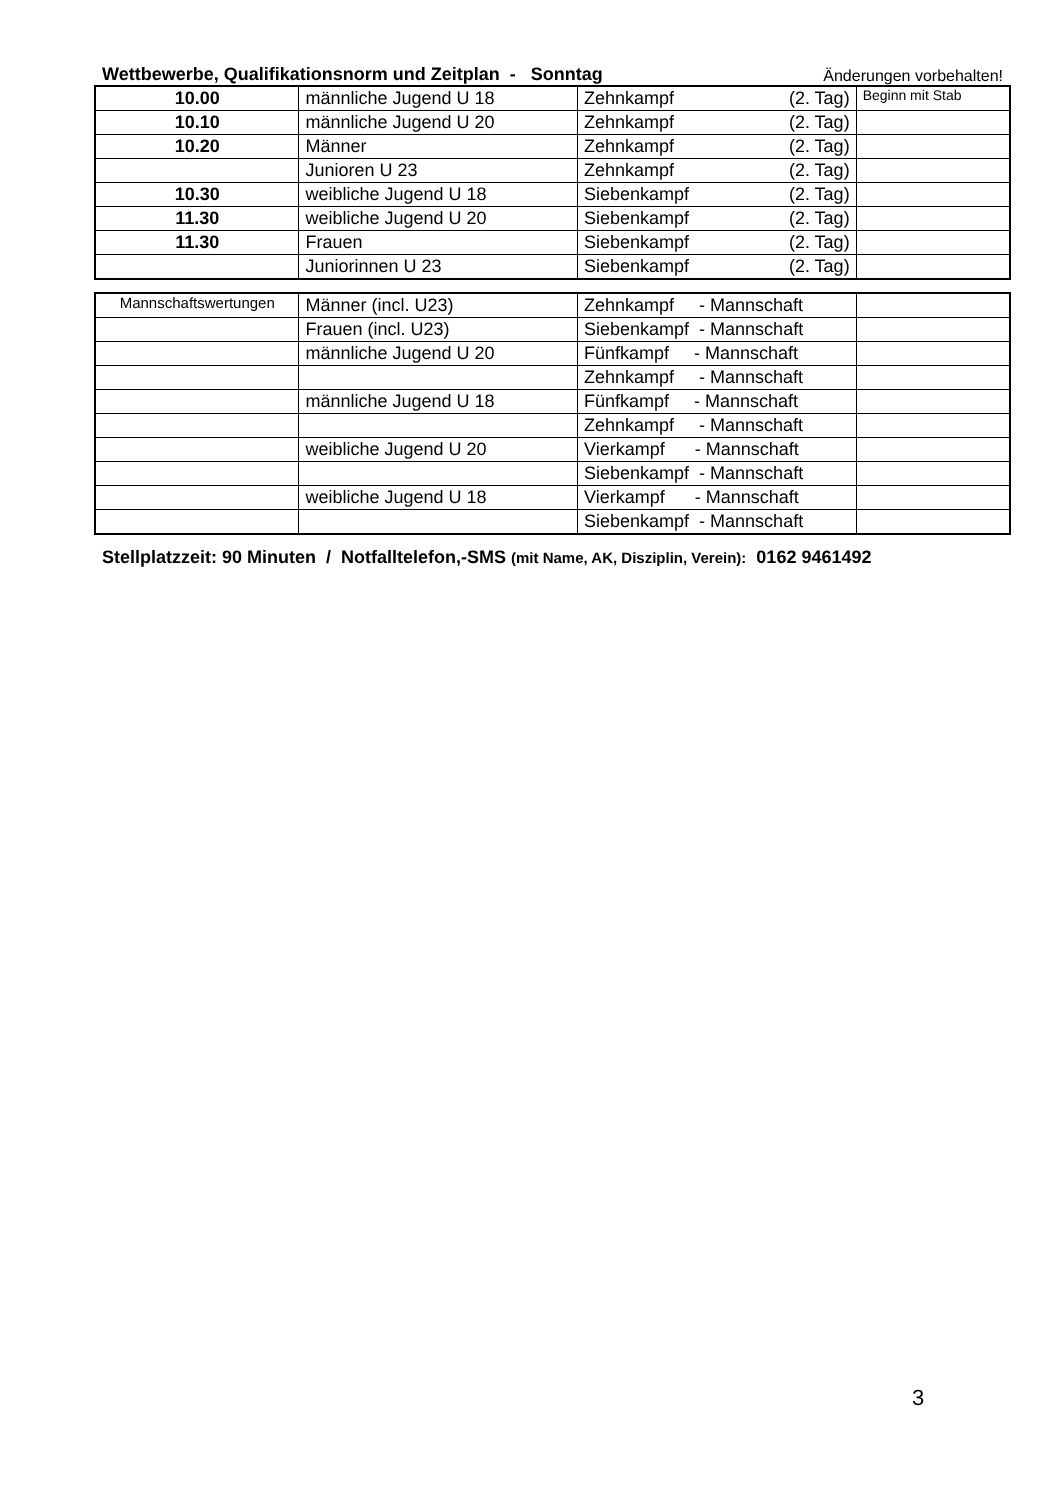Wettbewerbe, Qualifikationsnorm und Zeitplan - Sonntag Änderungen vorbehalten!
| 10.00 | männliche Jugend U 18 | Zehnkampf (2. Tag) | Beginn mit Stab |
| 10.10 | männliche Jugend U 20 | Zehnkampf (2. Tag) | |
| 10.20 | Männer | Zehnkampf (2. Tag) | |
| | Junioren U 23 | Zehnkampf (2. Tag) | |
| 10.30 | weibliche Jugend U 18 | Siebenkampf (2. Tag) | |
| 11.30 | weibliche Jugend U 20 | Siebenkampf (2. Tag) | |
| 11.30 | Frauen | Siebenkampf (2. Tag) | |
| | Juniorinnen U 23 | Siebenkampf (2. Tag) | |
| Mannschaftswertungen | Männer (incl. U23) | Zehnkampf - Mannschaft | |
| | Frauen (incl. U23) | Siebenkampf - Mannschaft | |
| | männliche Jugend U 20 | Fünfkampf - Mannschaft | |
| | | Zehnkampf - Mannschaft | |
| | männliche Jugend U 18 | Fünfkampf - Mannschaft | |
| | | Zehnkampf - Mannschaft | |
| | weibliche Jugend U 20 | Vierkampf - Mannschaft | |
| | | Siebenkampf - Mannschaft | |
| | weibliche Jugend U 18 | Vierkampf - Mannschaft | |
| | | Siebenkampf - Mannschaft | |
Stellplatzzeit: 90 Minuten / Notfalltelefon,-SMS (mit Name, AK, Disziplin, Verein): 0162 9461492
3